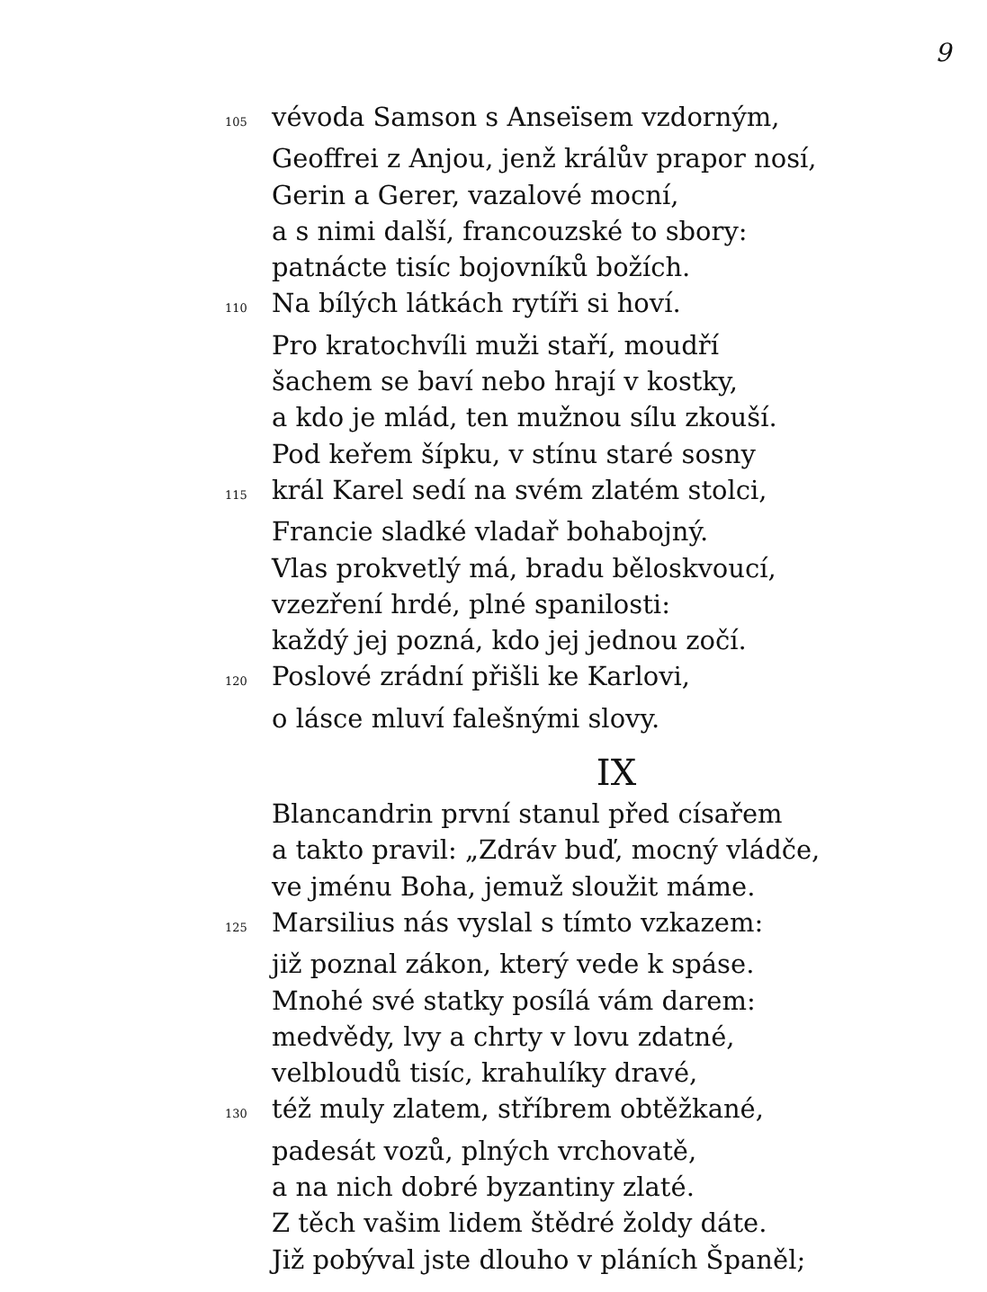9
105 vévoda Samson s Anseïsem vzdorným,
Geoffrei z Anjou, jenž králův prapor nosí,
Gerin a Gerer, vazalové mocní,
a s nimi další, francouzské to sbory:
patnácte tisíc bojovníků božích.
110 Na bílých látkách rytíři si hoví.
Pro kratochvíli muži staří, moudří
šachem se baví nebo hrají v kostky,
a kdo je mlád, ten mužnou sílu zkouší.
Pod keřem šípku, v stínu staré sosny
115 král Karel sedí na svém zlatém stolci,
Francie sladké vladař bohabojný.
Vlas prokvetlý má, bradu běloskvoucí,
vzezření hrdé, plné spanilosti:
každý jej pozná, kdo jej jednou zočí.
120 Poslové zrádní přišli ke Karlovi,
o lásce mluví falešnými slovy.
IX
Blancandrin první stanul před císařem
a takto pravil: „Zdráv buď, mocný vládče,
ve jménu Boha, jemuž sloužit máme.
125 Marsilius nás vyslal s tímto vzkazem:
již poznal zákon, který vede k spáse.
Mnohé své statky posílá vám darem:
medvědy, lvy a chrty v lovu zdatné,
velbloudů tisíc, krahulíky dravé,
130 též muly zlatem, stříbrem obtěžkané,
padesát vozů, plných vrchovatě,
a na nich dobré byzantiny zlaté.
Z těch vašim lidem štědré žoldy dáte.
Již pobýval jste dlouho v pláních Španěl;